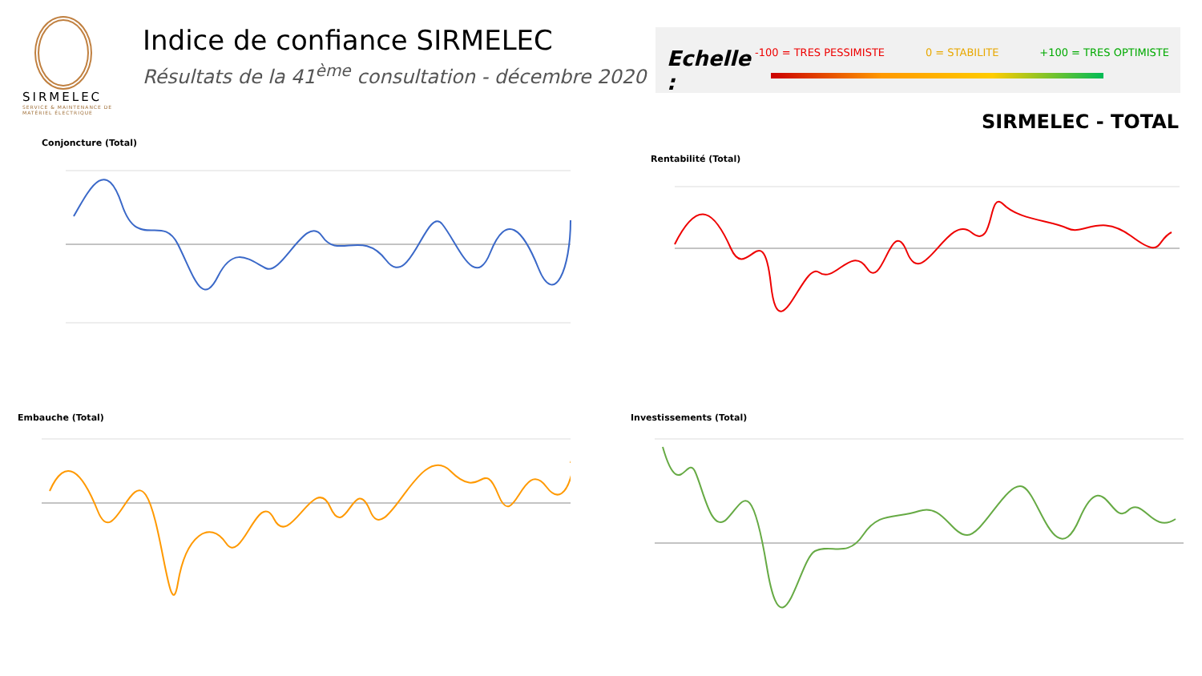SIRMELEC
SERVICE & MAINTENANCE DE MATÉRIEL ÉLECTRIQUE
Indice de confiance SIRMELEC
Résultats de la 41<sup>ème</sup> consultation - décembre 2020
Echelle :
-100 = TRES PESSIMISTE 0 = STABILITE +100 = TRES OPTIMISTE
SIRMELEC - TOTAL
Conjoncture (Total)
Rentabilité (Total)
Embauche (Total) Investissements (Total)